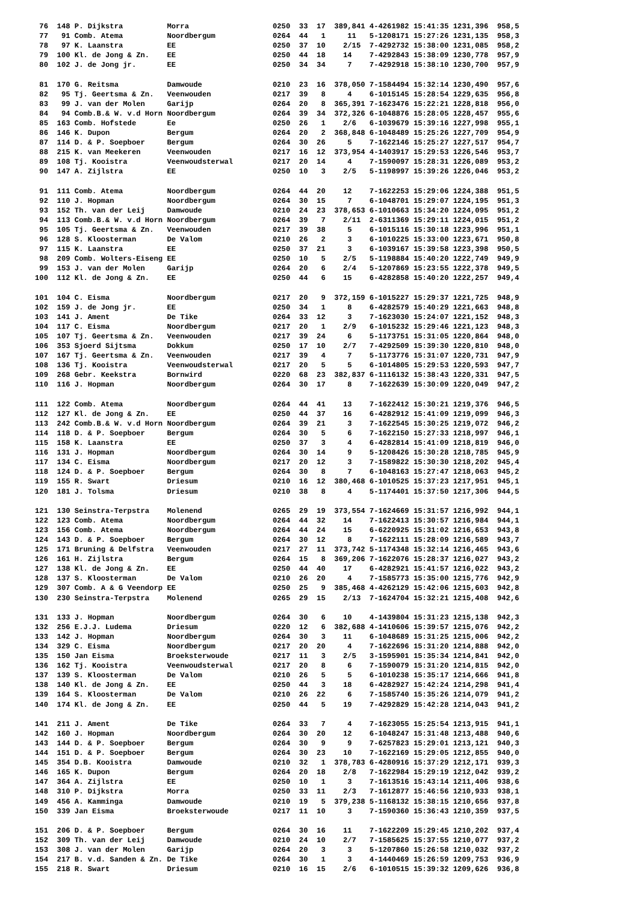76  148 P. Dijkstra          Morra                   0250  33  17  389,841 4-4261982 15:41:35 1231,396  958,5
 77   91 Comb. Atema          Noordbergum             0264  44   1     11   5-1208171 15:27:26 1231,135  958,3
 78   97 K. Laanstra          EE                      0250  37  10    2/15  7-4292732 15:38:00 1231,085  958,2
 79  100 Kl. de Jong & Zn.    EE                      0250  44  18    14    7-4292843 15:38:09 1230,778  957,9
 80  102 J. de Jong jr.       EE                      0250  34  34     7    7-4292918 15:38:10 1230,700  957,9

 81  170 G. Reitsma           Damwoude                0210  23  16  378,050 7-1584494 15:32:14 1230,490  957,6
 82   95 Tj. Geertsma & Zn.   Veenwouden              0217  39   8     4    6-1015145 15:28:54 1229,635  956,8
 83   99 J. van der Molen     Garijp                  0264  20   8  365,391 7-1623476 15:22:21 1228,818  956,0
 84   94 Comb.B.& W. v.d Horn Noordbergum             0264  39  34  372,326 6-1048876 15:28:05 1228,457  955,6
 85  163 Comb. Hofstede       Ee                      0250  26   1    2/6   6-1039679 15:39:16 1227,998  955,1
 86  146 K. Dupon             Bergum                  0264  20   2  368,848 6-1048489 15:25:26 1227,709  954,9
 87  114 D. & P. Soepboer     Bergum                  0264  30  26     5    7-1622146 15:25:27 1227,517  954,7
 88  215 K. van Meekeren      Veenwouden              0217  16  12  373,954 4-1403917 15:29:53 1226,546  953,7
 89  108 Tj. Kooistra         Veenwoudsterwal         0217  20  14     4    7-1590097 15:28:31 1226,089  953,2
 90  147 A. Zijlstra          EE                      0250  10   3    2/5   5-1198997 15:39:26 1226,046  953,2

 91  111 Comb. Atema          Noordbergum             0264  44  20    12    7-1622253 15:29:06 1224,388  951,5
 92  110 J. Hopman            Noordbergum             0264  30  15     7    6-1048701 15:29:07 1224,195  951,3
 93  152 Th. van der Leij     Damwoude                0210  24  23  378,653 6-1010663 15:34:20 1224,095  951,2
 94  113 Comb.B.& W. v.d Horn Noordbergum             0264  39   7    2/11  2-6311369 15:29:11 1224,015  951,2
 95  105 Tj. Geertsma & Zn.   Veenwouden              0217  39  38     5    6-1015116 15:30:18 1223,996  951,1
 96  128 S. Kloosterman       De Valom                0210  26   2     3    6-1010225 15:33:00 1223,671  950,8
 97  115 K. Laanstra          EE                      0250  37  21     3    6-1039167 15:39:58 1223,398  950,5
 98  209 Comb. Wolters-Eiseng EE                      0250  10   5    2/5   5-1198884 15:40:20 1222,749  949,9
 99  153 J. van der Molen     Garijp                  0264  20   6    2/4   5-1207869 15:23:55 1222,378  949,5
100  112 Kl. de Jong & Zn.    EE                      0250  44   6    15    6-4282858 15:40:20 1222,257  949,4

101  104 C. Eisma             Noordbergum             0217  20   9  372,159 6-1015227 15:29:37 1221,725  948,9
102  159 J. de Jong jr.       EE                      0250  34   1     8    6-4282579 15:40:29 1221,663  948,8
103  141 J. Ament             De Tike                 0264  33  12     3    7-1623030 15:24:07 1221,152  948,3
104  117 C. Eisma             Noordbergum             0217  20   1    2/9   6-1015232 15:29:46 1221,123  948,3
105  107 Tj. Geertsma & Zn.   Veenwouden              0217  39  24     6    5-1173751 15:31:05 1220,864  948,0
106  353 Sjoerd Sijtsma       Dokkum                  0250  17  10    2/7   7-4292509 15:39:30 1220,810  948,0
107  167 Tj. Geertsma & Zn.   Veenwouden              0217  39   4     7    5-1173776 15:31:07 1220,731  947,9
108  136 Tj. Kooistra         Veenwoudsterwal         0217  20   5     5    6-1014805 15:29:53 1220,593  947,7
109  268 Gebr. Keekstra       Bornwird                0220  68  23  382,837 6-1116132 15:38:43 1220,331  947,5
110  116 J. Hopman            Noordbergum             0264  30  17     8    7-1622639 15:30:09 1220,049  947,2

111  122 Comb. Atema          Noordbergum             0264  44  41    13    7-1622412 15:30:21 1219,376  946,5
112  127 Kl. de Jong & Zn.    EE                      0250  44  37    16    6-4282912 15:41:09 1219,099  946,3
113  242 Comb.B.& W. v.d Horn Noordbergum             0264  39  21     3    7-1622545 15:30:25 1219,072  946,2
114  118 D. & P. Soepboer     Bergum                  0264  30   5     6    7-1622150 15:27:33 1218,997  946,1
115  158 K. Laanstra          EE                      0250  37   3     4    6-4282814 15:41:09 1218,819  946,0
116  131 J. Hopman            Noordbergum             0264  30  14     9    5-1208426 15:30:28 1218,785  945,9
117  134 C. Eisma             Noordbergum             0217  20  12     3    7-1589822 15:30:30 1218,202  945,4
118  124 D. & P. Soepboer     Bergum                  0264  30   8     7    6-1048163 15:27:47 1218,063  945,2
119  155 R. Swart             Driesum                 0210  16  12  380,468 6-1010525 15:37:23 1217,951  945,1
120  181 J. Tolsma            Driesum                 0210  38   8     4    5-1174401 15:37:50 1217,306  944,5

121  130 Seinstra-Terpstra    Molenend                0265  29  19  373,554 7-1624669 15:31:57 1216,992  944,1
122  123 Comb. Atema          Noordbergum             0264  44  32    14    7-1622413 15:30:57 1216,984  944,1
123  156 Comb. Atema          Noordbergum             0264  44  24    15    6-6220925 15:31:02 1216,653  943,8
124  143 D. & P. Soepboer     Bergum                  0264  30  12     8    7-1622111 15:28:09 1216,589  943,7
125  171 Bruning & Delfstra   Veenwouden              0217  27  11  373,742 5-1174348 15:32:14 1216,465  943,6
126  161 H. Zijlstra          Bergum                  0264  15   8  369,206 7-1622076 15:28:37 1216,027  943,2
127  138 Kl. de Jong & Zn.    EE                      0250  44  40    17    6-4282921 15:41:57 1216,022  943,2
128  137 S. Kloosterman       De Valom                0210  26  20     4    7-1585773 15:35:00 1215,776  942,9
129  307 Comb. A & G Veendorp EE                      0250  25   9  385,468 4-4262129 15:42:06 1215,603  942,8
130  230 Seinstra-Terpstra    Molenend                0265  29  15    2/13  7-1624704 15:32:21 1215,408  942,6

131  133 J. Hopman            Noordbergum             0264  30   6    10    4-1439804 15:31:23 1215,138  942,3
132  256 E.J.J. Ludema        Driesum                 0220  12   6  382,688 4-1410606 15:39:57 1215,076  942,2
133  142 J. Hopman            Noordbergum             0264  30   3    11    6-1048689 15:31:25 1215,006  942,2
134  329 C. Eisma             Noordbergum             0217  20  20     4    7-1622696 15:31:20 1214,888  942,0
135  150 Jan Eisma            Broeksterwoude          0217  11   3    2/5   3-1595901 15:35:34 1214,841  942,0
136  162 Tj. Kooistra         Veenwoudsterwal         0217  20   8     6    7-1590079 15:31:20 1214,815  942,0
137  139 S. Kloosterman       De Valom                0210  26   5     5    6-1010238 15:35:17 1214,666  941,8
138  140 Kl. de Jong & Zn.    EE                      0250  44   3    18    6-4282927 15:42:24 1214,298  941,4
139  164 S. Kloosterman       De Valom                0210  26  22     6    7-1585740 15:35:26 1214,079  941,2
140  174 Kl. de Jong & Zn.    EE                      0250  44   5    19    7-4292829 15:42:28 1214,043  941,2

141  211 J. Ament             De Tike                 0264  33   7     4    7-1623055 15:25:54 1213,915  941,1
142  160 J. Hopman            Noordbergum             0264  30  20    12    6-1048247 15:31:48 1213,488  940,6
143  144 D. & P. Soepboer     Bergum                  0264  30   9     9    7-6257823 15:29:01 1213,121  940,3
144  151 D. & P. Soepboer     Bergum                  0264  30  23    10    7-1622169 15:29:05 1212,855  940,0
145  354 D.B. Kooistra        Damwoude                0210  32   1  378,783 6-4280916 15:37:29 1212,171  939,3
146  165 K. Dupon             Bergum                  0264  20  18    2/8   7-1622984 15:29:19 1212,042  939,2
147  364 A. Zijlstra          EE                      0250  10   1     3    7-1613516 15:43:14 1211,406  938,6
148  310 P. Dijkstra          Morra                   0250  33  11    2/3   7-1612877 15:46:56 1210,933  938,1
149  456 A. Kamminga          Damwoude                0210  19   5  379,238 5-1168132 15:38:15 1210,656  937,8
150  339 Jan Eisma            Broeksterwoude          0217  11  10     3    7-1590360 15:36:43 1210,359  937,5

151  206 D. & P. Soepboer     Bergum                  0264  30  16    11    7-1622209 15:29:45 1210,202  937,4
152  309 Th. van der Leij     Damwoude                0210  24  10    2/7   7-1585625 15:37:55 1210,077  937,2
153  308 J. van der Molen     Garijp                  0264  20   3     3    5-1207860 15:26:58 1210,032  937,2
154  217 B. v.d. Sanden & Zn. De Tike                 0264  30   1     3    4-1440469 15:26:59 1209,753  936,9
155  218 R. Swart             Driesum                 0210  16  15    2/6   6-1010515 15:39:32 1209,626  936,8